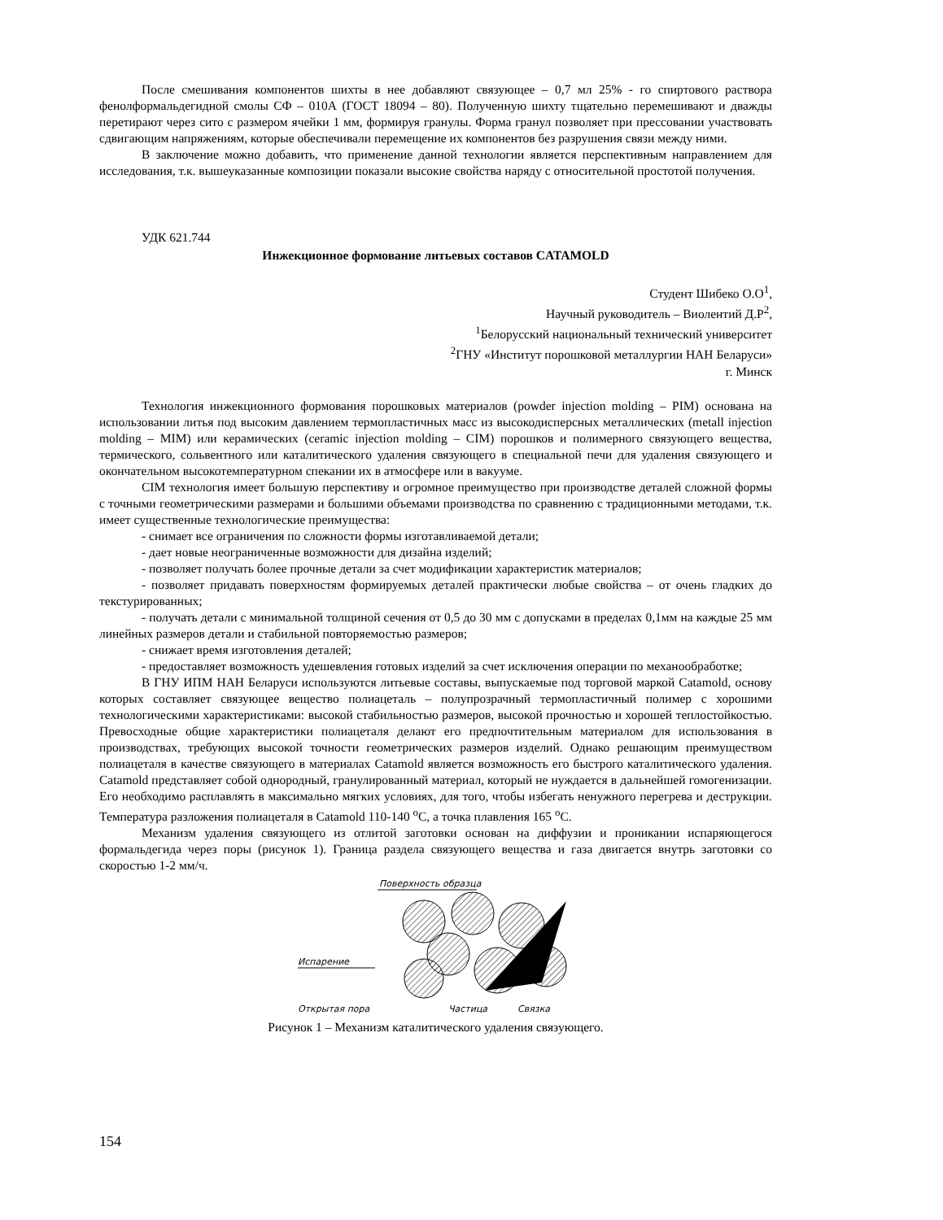После смешивания компонентов шихты в нее добавляют связующее – 0,7 мл 25% - го спиртового раствора фенолформальдегидной смолы СФ – 010А (ГОСТ 18094 – 80). Полученную шихту тщательно перемешивают и дважды перетирают через сито с размером ячейки 1 мм, формируя гранулы. Форма гранул позволяет при прессовании участвовать сдвигающим напряжениям, которые обеспечивали перемещение их компонентов без разрушения связи между ними.
В заключение можно добавить, что применение данной технологии является перспективным направлением для исследования, т.к. вышеуказанные композиции показали высокие свойства наряду с относительной простотой получения.
УДК 621.744
Инжекционное формование литьевых составов CATAMOLD
Студент Шибеко О.О<sup>1</sup>,
Научный руководитель – Виолентий Д.Р<sup>2</sup>,
<sup>1</sup> Белорусский национальный технический университет
<sup>2</sup> ГНУ «Институт порошковой металлургии НАН Беларуси»
г. Минск
Технология инжекционного формования порошковых материалов (powder injection molding – PIM) основана на использовании литья под высоким давлением термопластичных масс из высокодисперсных металлических (metall injection molding – MIM) или керамических (ceramic injection molding – CIM) порошков и полимерного связующего вещества, термического, сольвентного или каталитического удаления связующего в специальной печи для удаления связующего и окончательном высокотемпературном спекании их в атмосфере или в вакууме.
CIM технология имеет большую перспективу и огромное преимущество при производстве деталей сложной формы с точными геометрическими размерами и большими объемами производства по сравнению с традиционными методами, т.к. имеет существенные технологические преимущества:
- снимает все ограничения по сложности формы изготавливаемой детали;
- дает новые неограниченные возможности для дизайна изделий;
- позволяет получать более прочные детали за счет модификации характеристик материалов;
- позволяет придавать поверхностям формируемых деталей практически любые свойства – от очень гладких до текстурированных;
- получать детали с минимальной толщиной сечения от 0,5 до 30 мм с допусками в пределах 0,1мм на каждые 25 мм линейных размеров детали и стабильной повторяемостью размеров;
- снижает время изготовления деталей;
- предоставляет возможность удешевления готовых изделий за счет исключения операции по механообработке;
В ГНУ ИПМ НАН Беларуси используются литьевые составы, выпускаемые под торговой маркой Catamold, основу которых составляет связующее вещество полиацеталь – полупрозрачный термопластичный полимер с хорошими технологическими характеристиками: высокой стабильностью размеров, высокой прочностью и хорошей теплостойкостью. Превосходные общие характеристики полиацеталя делают его предпочтительным материалом для использования в производствах, требующих высокой точности геометрических размеров изделий. Однако решающим преимуществом полиацеталя в качестве связующего в материалах Catamold является возможность его быстрого каталитического удаления. Catamold представляет собой однородный, гранулированный материал, который не нуждается в дальнейшей гомогенизации. Его необходимо расплавлять в максимально мягких условиях, для того, чтобы избегать ненужного перегрева и деструкции. Температура разложения полиацеталя в Catamold 110-140 <sup>о</sup>С, а точка плавления 165 <sup>о</sup>С.
Механизм удаления связующего из отлитой заготовки основан на диффузии и проникании испаряющегося формальдегида через поры (рисунок 1). Граница раздела связующего вещества и газа двигается внутрь заготовки со скоростью 1-2 мм/ч.
Поверхность образца
Испарение
Открытая пора
Частица
Связка
Рисунок 1 – Механизм каталитического удаления связующего.
154